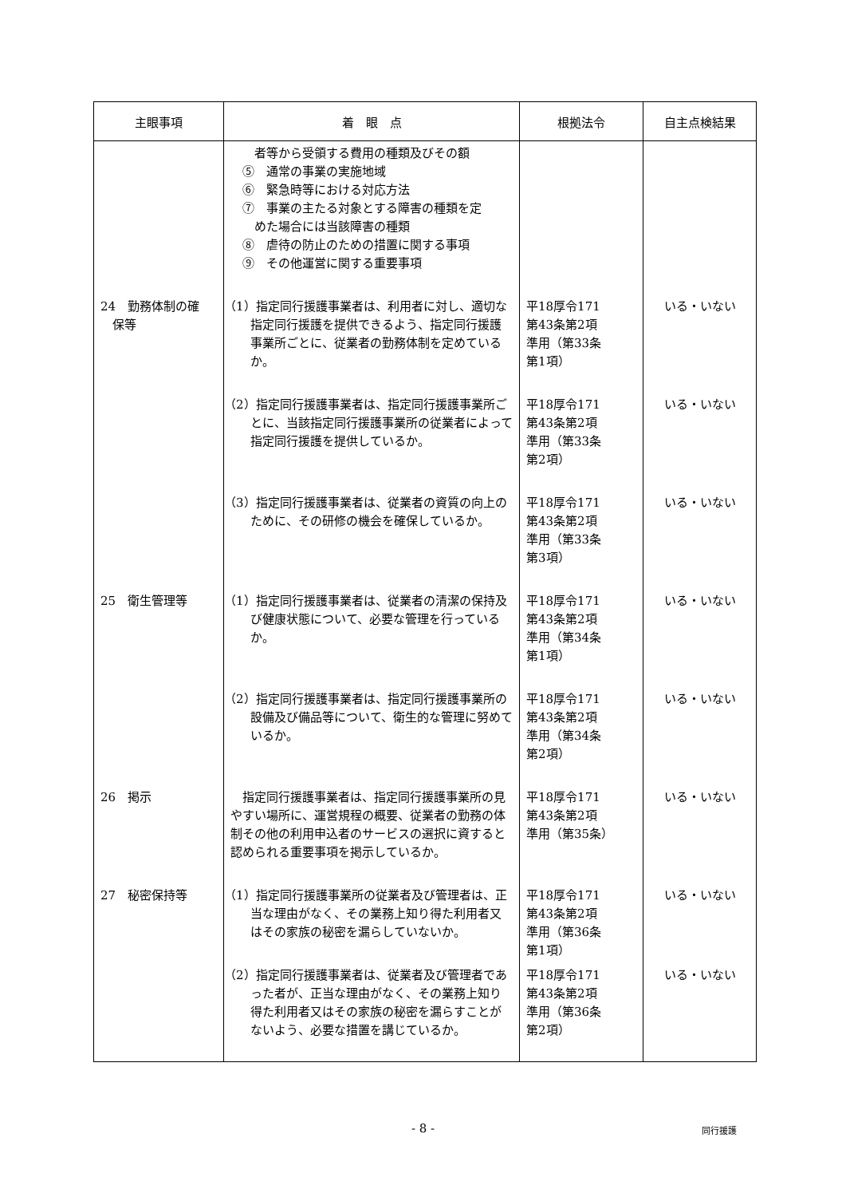| 主眼事項 | 着 眼 点 | 根拠法令 | 自主点検結果 |
| --- | --- | --- | --- |
| | 者等から受領する費用の種類及びその額 ⑤ 通常の事業の実施地域 ⑥ 緊急時等における対応方法 ⑦ 事業の主たる対象とする障害の種類を定 めた場合には当該障害の種類 ⑧ 虐待の防止のための措置に関する事項 ⑨ その他運営に関する重要事項 | | |
| 24 勤務体制の確 保等 | （1）指定同行援護事業者は、利用者に対し、適切な指定同行援護を提供できるよう、指定同行援護事業所ごとに、従業者の勤務体制を定めているか。 | 平18厚令171 第43条第2項 準用（第33条 第1項） | いる・いない |
| | （2）指定同行援護事業者は、指定同行援護事業所ごとに、当該指定同行援護事業所の従業者によって指定同行援護を提供しているか。 | 平18厚令171 第43条第2項 準用（第33条 第2項） | いる・いない |
| | （3）指定同行援護事業者は、従業者の資質の向上のために、その研修の機会を確保しているか。 | 平18厚令171 第43条第2項 準用（第33条 第3項） | いる・いない |
| 25 衛生管理等 | （1）指定同行援護事業者は、従業者の清潔の保持及び健康状態について、必要な管理を行っているか。 | 平18厚令171 第43条第2項 準用（第34条 第1項） | いる・いない |
| | （2）指定同行援護事業者は、指定同行援護事業所の設備及び備品等について、衛生的な管理に努めているか。 | 平18厚令171 第43条第2項 準用（第34条 第2項） | いる・いない |
| 26 掲示 | 指定同行援護事業者は、指定同行援護事業所の見やすい場所に、運営規程の概要、従業者の勤務の体制その他の利用申込者のサービスの選択に資すると認められる重要事項を掲示しているか。 | 平18厚令171 第43条第2項 準用（第35条） | いる・いない |
| 27 秘密保持等 | （1）指定同行援護事業所の従業者及び管理者は、正当な理由がなく、その業務上知り得た利用者又はその家族の秘密を漏らしていないか。 | 平18厚令171 第43条第2項 準用（第36条 第1項） | いる・いない |
| | （2）指定同行援護事業者は、従業者及び管理者であった者が、正当な理由がなく、その業務上知り得た利用者又はその家族の秘密を漏らすことがないよう、必要な措置を講じているか。 | 平18厚令171 第43条第2項 準用（第36条 第2項） | いる・いない |
- 8 - 同行援護